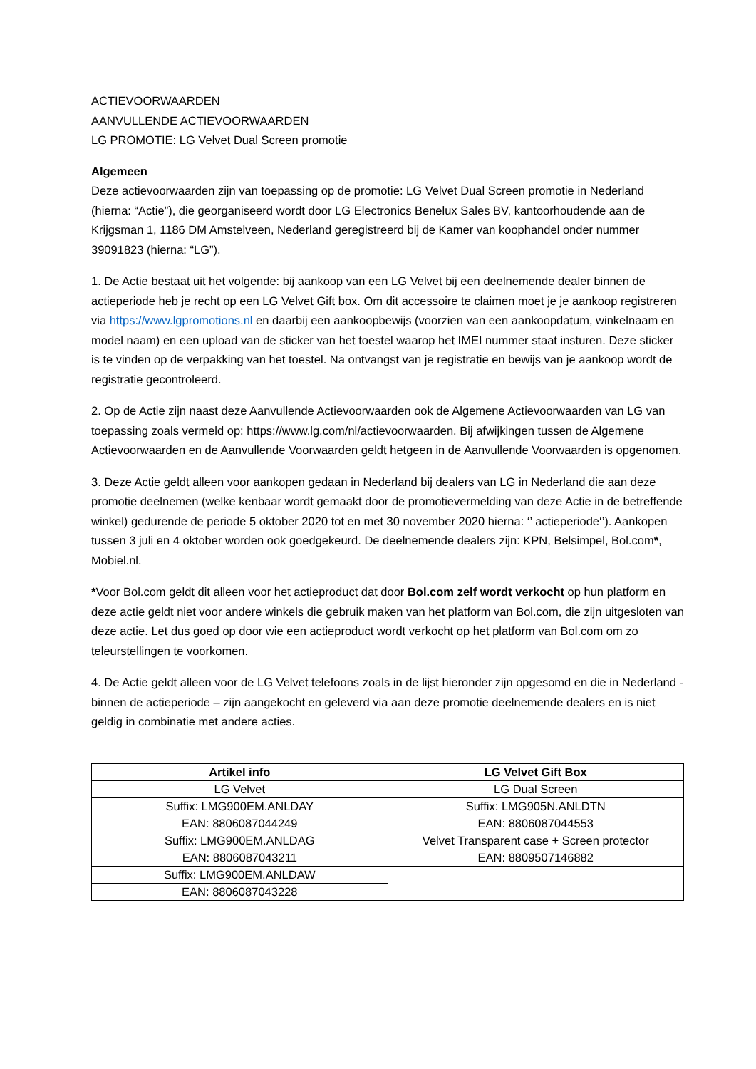ACTIEVOORWAARDEN
AANVULLENDE ACTIEVOORWAARDEN
LG PROMOTIE: LG Velvet Dual Screen promotie
Algemeen
Deze actievoorwaarden zijn van toepassing op de promotie: LG Velvet Dual Screen promotie in Nederland (hierna: “Actie”), die georganiseerd wordt door LG Electronics Benelux Sales BV, kantoorhoudende aan de Krijgsman 1, 1186 DM Amstelveen, Nederland geregistreerd bij de Kamer van koophandel onder nummer 39091823 (hierna: “LG”).
1. De Actie bestaat uit het volgende: bij aankoop van een LG Velvet bij een deelnemende dealer binnen de actieperiode heb je recht op een LG Velvet Gift box. Om dit accessoire te claimen moet je je aankoop registreren via https://www.lgpromotions.nl en daarbij een aankoopbewijs (voorzien van een aankoopdatum, winkelnaam en model naam) en een upload van de sticker van het toestel waarop het IMEI nummer staat insturen. Deze sticker is te vinden op de verpakking van het toestel. Na ontvangst van je registratie en bewijs van je aankoop wordt de registratie gecontroleerd.
2. Op de Actie zijn naast deze Aanvullende Actievoorwaarden ook de Algemene Actievoorwaarden van LG van toepassing zoals vermeld op: https://www.lg.com/nl/actievoorwaarden. Bij afwijkingen tussen de Algemene Actievoorwaarden en de Aanvullende Voorwaarden geldt hetgeen in de Aanvullende Voorwaarden is opgenomen.
3. Deze Actie geldt alleen voor aankopen gedaan in Nederland bij dealers van LG in Nederland die aan deze promotie deelnemen (welke kenbaar wordt gemaakt door de promotievermelding van deze Actie in de betreffende winkel) gedurende de periode 5 oktober 2020 tot en met 30 november 2020 hierna: ‘’ actieperiode‘’). Aankopen tussen 3 juli en 4 oktober worden ook goedgekeurd. De deelnemende dealers zijn: KPN, Belsimpel, Bol.com*, Mobiel.nl.
*Voor Bol.com geldt dit alleen voor het actieproduct dat door Bol.com zelf wordt verkocht op hun platform en deze actie geldt niet voor andere winkels die gebruik maken van het platform van Bol.com, die zijn uitgesloten van deze actie. Let dus goed op door wie een actieproduct wordt verkocht op het platform van Bol.com om zo teleurstellingen te voorkomen.
4. De Actie geldt alleen voor de LG Velvet telefoons zoals in de lijst hieronder zijn opgesomd en die in Nederland - binnen de actieperiode – zijn aangekocht en geleverd via aan deze promotie deelnemende dealers en is niet geldig in combinatie met andere acties.
| Artikel info | LG Velvet Gift Box |
| --- | --- |
| LG Velvet | LG Dual Screen |
| Suffix: LMG900EM.ANLDAY | Suffix: LMG905N.ANLDTN |
| EAN: 8806087044249 | EAN: 8806087044553 |
| Suffix: LMG900EM.ANLDAG | Velvet Transparent case + Screen protector |
| EAN: 8806087043211 | EAN: 8809507146882 |
| Suffix: LMG900EM.ANLDAW | |
| EAN: 8806087043228 | |